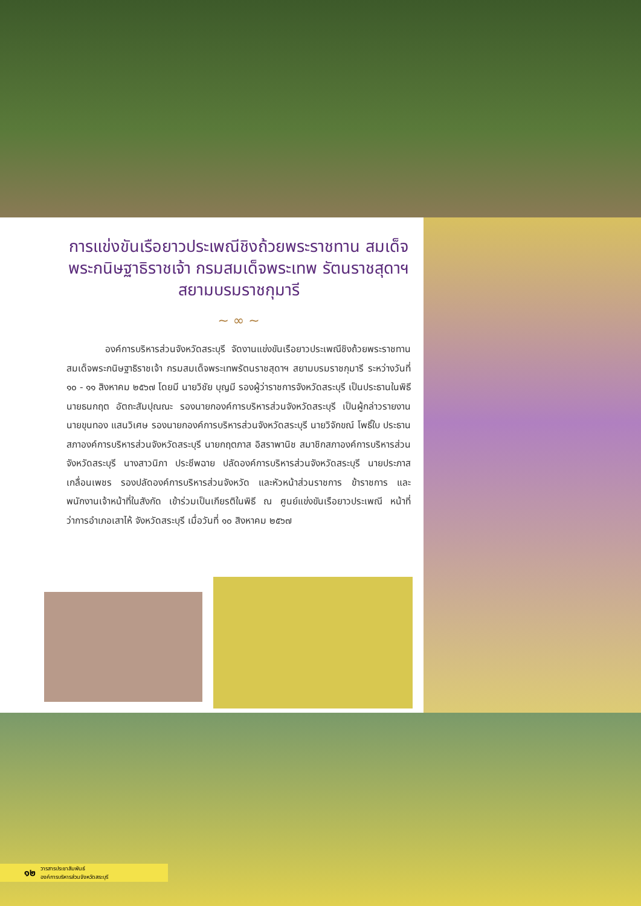การแข่งขันเรือยาวประเพณีชิงถ้วยพระราชทาน สมเด็จพระกนิษฐาธิราชเจ้า กรมสมเด็จพระเทพ รัตนราชสุดาฯ สยามบรมราชกุมารี
~ ∞ ~
องค์การบริหารส่วนจังหวัดสระบุรี จัดงานแข่งขันเรือยาวประเพณีชิงถ้วยพระราชทานสมเด็จพระกนิษฐาธิราชเจ้า กรมสมเด็จพระเทพรัตนราชสุดาฯ สยามบรมราชกุมารี ระหว่างวันที่ ๑๐ - ๑๑ สิงหาคม ๒๕๖๗ โดยมี นายวิชัย บุญมี รองผู้ว่าราชการจังหวัดสระบุรี เป็นประธานในพิธี นายธนกฤต อัตถะสัมปุณณะ รองนายกองค์การบริหารส่วนจังหวัดสระบุรี เป็นผู้กล่าวรายงาน นายขุนทอง แสนวิเศษ รองนายกองค์การบริหารส่วนจังหวัดสระบุรี นายวิจักขณ์ โพธิ์ใบ ประธานสภาองค์การบริหารส่วนจังหวัดสระบุรี นายกฤตภาส อิสราพานิช สมาชิกสภาองค์การบริหารส่วนจังหวัดสระบุรี นางสาวนิภา ประชีพฉาย ปลัดองค์การบริหารส่วนจังหวัดสระบุรี นายประภาส เกลื่อนเพชร รองปลัดองค์การบริหารส่วนจังหวัด และหัวหน้าส่วนราชการ ข้าราชการ และพนักงานเจ้าหน้าที่ในสังกัด เข้าร่วมเป็นเกียรติในพิธี ณ ศูนย์แข่งขันเรือยาวประเพณี หน้าที่ว่าการอำเภอเสาไห้ จังหวัดสระบุรี เมื่อวันที่ ๑๐ สิงหาคม ๒๕๖๗
๑๒ วารสารประชาสัมพันธ์
องค์การบริหารส่วนจังหวัดสระบุรี